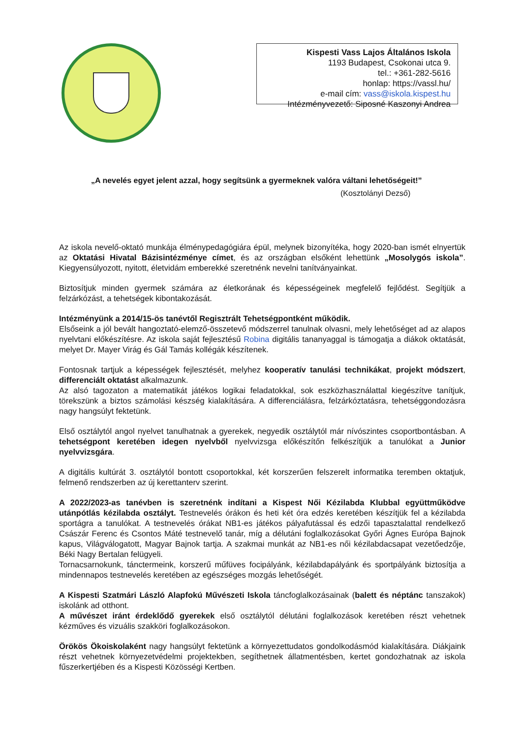Kispesti Vass Lajos Általános Iskola
1193 Budapest, Csokonai utca 9.
tel.: +361-282-5616
honlap: https://vassl.hu/
e-mail cím: vass@iskola.kispest.hu
Intézményvezető: Siposné Kaszonyi Andrea
„A nevelés egyet jelent azzal, hogy segítsünk a gyermeknek valóra váltani lehetőségeit!”
(Kosztolányi Dezső)
Az iskola nevelő-oktató munkája élménypedagógiára épül, melynek bizonyítéka, hogy 2020-ban ismét elnyertük az Oktatási Hivatal Bázisintézménye címet, és az országban elsőként lehettünk „Mosolygós iskola”. Kiegyensúlyozott, nyitott, életvidám emberekké szeretnénk nevelni tanítványainkat.
Biztosítjuk minden gyermek számára az életkorának és képességeinek megfelelő fejlődést. Segítjük a felzárkózást, a tehetségek kibontakozását.
Intézményünk a 2014/15-ös tanévtől Regisztrált Tehetségpontként működik.
Elsőseink a jól bevált hangoztató-elemző-összetevő módszerrel tanulnak olvasni, mely lehetőséget ad az alapos nyelvtani előkészítésre. Az iskola saját fejlesztésű Robina digitális tananyaggal is támogatja a diákok oktatását, melyet Dr. Mayer Virág és Gál Tamás kollégák készítenek.
Fontosnak tartjuk a képességek fejlesztését, melyhez kooperatív tanulási technikákat, projekt módszert, differenciált oktatást alkalmazunk.
Az alsó tagozaton a matematikát játékos logikai feladatokkal, sok eszközhasználattal kiegészítve tanítjuk, törekszünk a biztos számolási készség kialakítására. A differenciálásra, felzárkóztatásra, tehetséggondozásra nagy hangsúlyt fektetünk.
Első osztálytól angol nyelvet tanulhatnak a gyerekek, negyedik osztálytól már nívószintes csoportbontásban. A tehetségpont keretében idegen nyelvből nyelvvizsga előkészítőn felkészítjük a tanulókat a Junior nyelvvizsgára.
A digitális kultúrát 3. osztálytól bontott csoportokkal, két korszerűen felszerelt informatika teremben oktatjuk, felmenő rendszerben az új kerettanterv szerint.
A 2022/2023-as tanévben is szeretnénk indítani a Kispest Női Kézilabda Klubbal együttműködve utánpótlás kézilabda osztályt. Testnevelés órákon és heti két óra edzés keretében készítjük fel a kézilabda sportágra a tanulókat. A testnevelés órákat NB1-es játékos pályafutással és edzői tapasztalattal rendelkező Császár Ferenc és Csontos Máté testnevelő tanár, míg a délutáni foglalkozásokat Győri Ágnes Európa Bajnok kapus, Világválogatott, Magyar Bajnok tartja. A szakmai munkát az NB1-es női kézilabdacsapat vezetőedzője, Béki Nagy Bertalan felügyeli.
Tornacsarnokunk, tánctermeink, korszerű műfüves focipályánk, kézilabdapályánk és sportpályánk biztosítja a mindennapos testnevelés keretében az egészséges mozgás lehetőségét.
A Kispesti Szatmári László Alapfokú Művészeti Iskola táncfoglalkozásainak (balett és néptánc tanszakok) iskolánk ad otthont.
A művészet iránt érdeklődő gyerekek első osztálytól délutáni foglalkozások keretében részt vehetnek kézműves és vizuális szakköri foglalkozásokon.
Örökös Ökoiskolaként nagy hangsúlyt fektetünk a környezettudatos gondolkodásmód kialakítására. Diákjaink részt vehetnek környezetvédelmi projektekben, segíthetnek állatmentésben, kertet gondozhatnak az iskola fűszerkertjében és a Kispesti Közösségi Kertben.